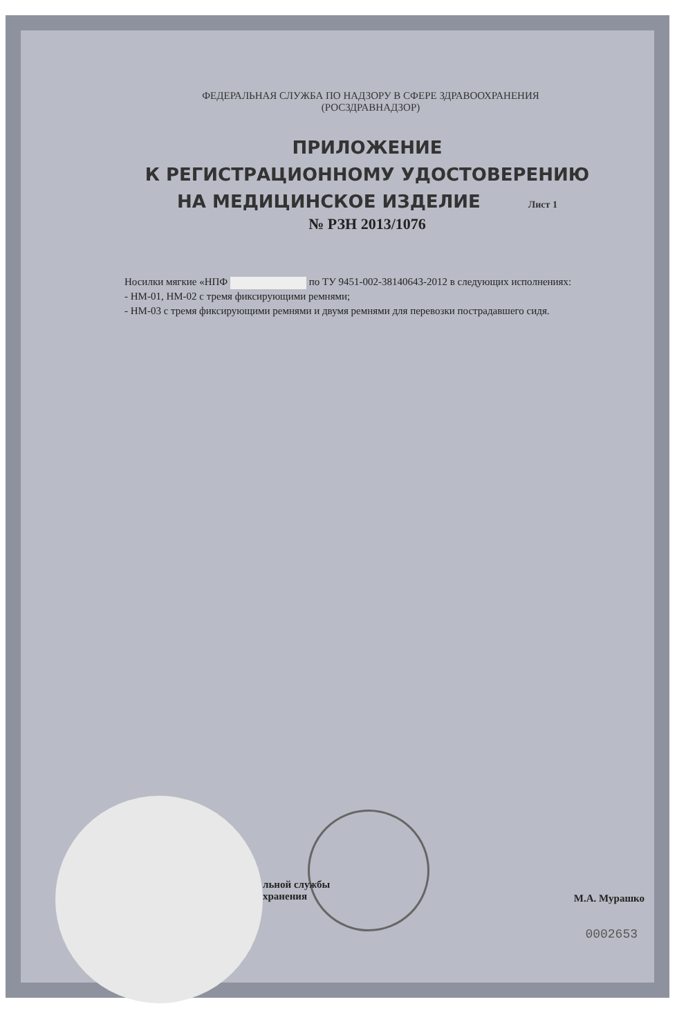ФЕДЕРАЛЬНАЯ СЛУЖБА ПО НАДЗОРУ В СФЕРЕ ЗДРАВООХРАНЕНИЯ
(РОСЗДРАВНАДЗОР)
ПРИЛОЖЕНИЕ
К РЕГИСТРАЦИОННОМУ УДОСТОВЕРЕНИЮ
НА МЕДИЦИНСКОЕ ИЗДЕЛИЕ Лист 1
№ РЗН 2013/1076
Носилки мягкие «НПФ по ТУ 9451-002-38140643-2012 в следующих исполнениях:
- НМ-01, НМ-02 с тремя фиксирующими ремнями;
- НМ-03 с тремя фиксирующими ремнями и двумя ремнями для перевозки пострадавшего сидя.
льной службы
хранения М.А. Мурашко
0002653